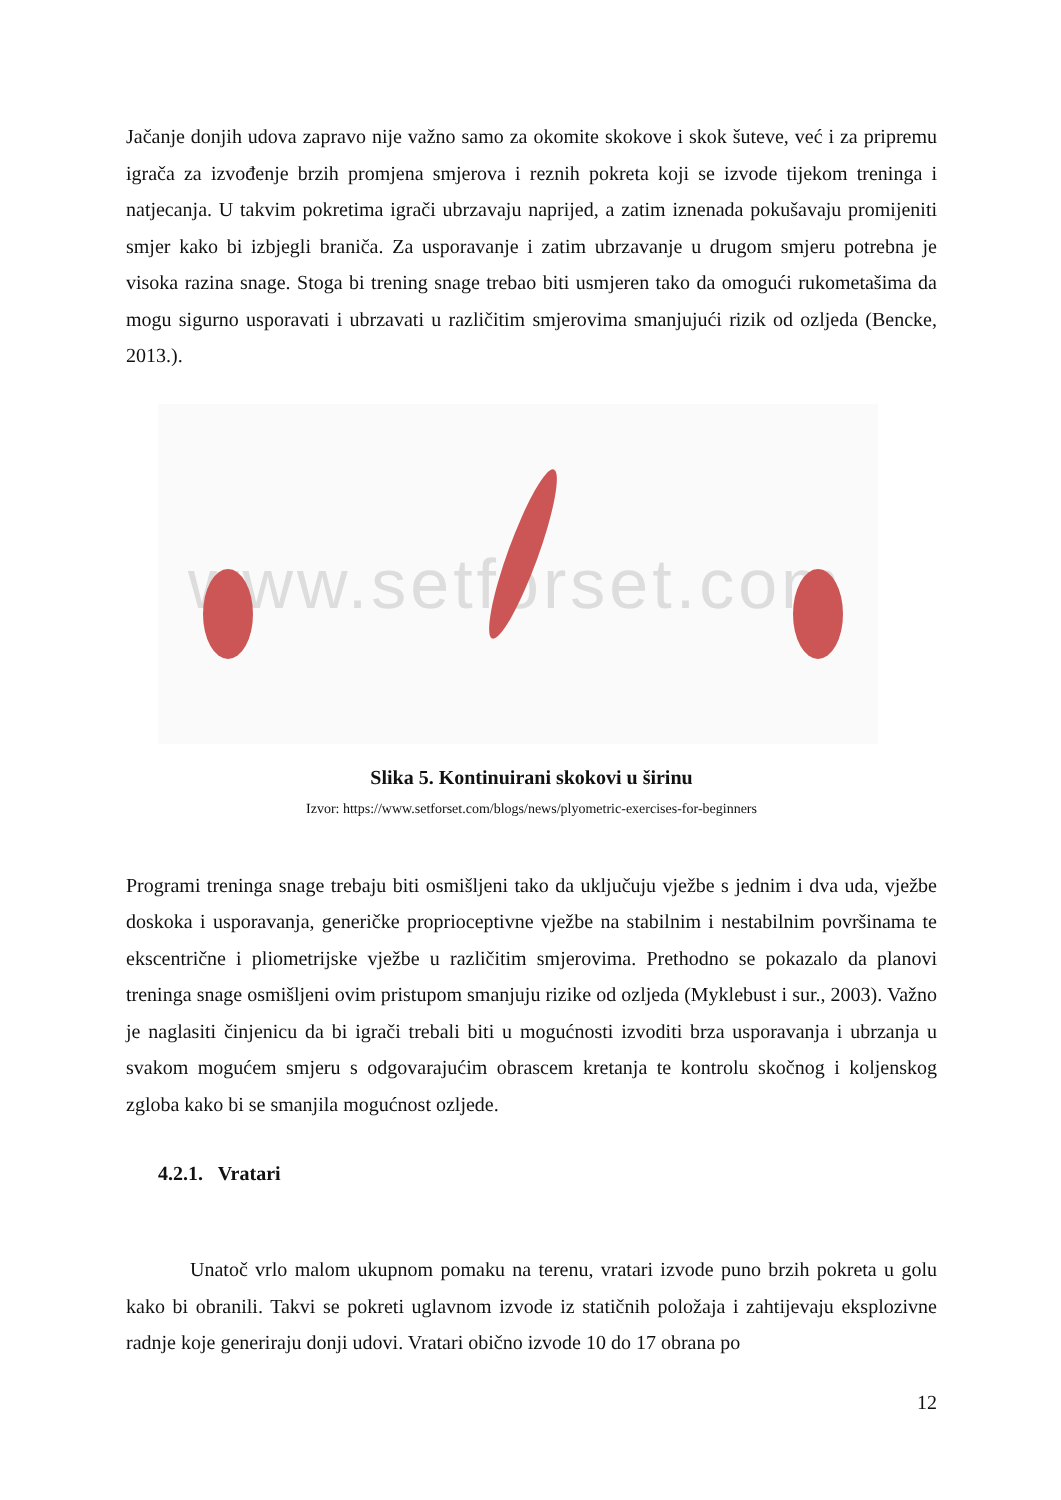Jačanje donjih udova zapravo nije važno samo za okomite skokove i skok šuteve, već i za pripremu igrača za izvođenje brzih promjena smjerova i reznih pokreta koji se izvode tijekom treninga i natjecanja. U takvim pokretima igrači ubrzavaju naprijed, a zatim iznenada pokušavaju promijeniti smjer kako bi izbjegli braniča. Za usporavanje i zatim ubrzavanje u drugom smjeru potrebna je visoka razina snage. Stoga bi trening snage trebao biti usmjeren tako da omogući rukometašima da mogu sigurno usporavati i ubrzavati u različitim smjerovima smanjujući rizik od ozljeda (Bencke, 2013.).
www.setforset.com
Slika 5. Kontinuirani skokovi u širinu
Izvor: https://www.setforset.com/blogs/news/plyometric-exercises-for-beginners
Programi treninga snage trebaju biti osmišljeni tako da uključuju vježbe s jednim i dva uda, vježbe doskoka i usporavanja, generičke proprioceptivne vježbe na stabilnim i nestabilnim površinama te ekscentrične i pliometrijske vježbe u različitim smjerovima. Prethodno se pokazalo da planovi treninga snage osmišljeni ovim pristupom smanjuju rizike od ozljeda (Myklebust i sur., 2003). Važno je naglasiti činjenicu da bi igrači trebali biti u mogućnosti izvoditi brza usporavanja i ubrzanja u svakom mogućem smjeru s odgovarajućim obrascem kretanja te kontrolu skočnog i koljenskog zgloba kako bi se smanjila mogućnost ozljede.
4.2.1. Vratari
Unatoč vrlo malom ukupnom pomaku na terenu, vratari izvode puno brzih pokreta u golu kako bi obranili. Takvi se pokreti uglavnom izvode iz statičnih položaja i zahtijevaju eksplozivne radnje koje generiraju donji udovi. Vratari obično izvode 10 do 17 obrana po
12